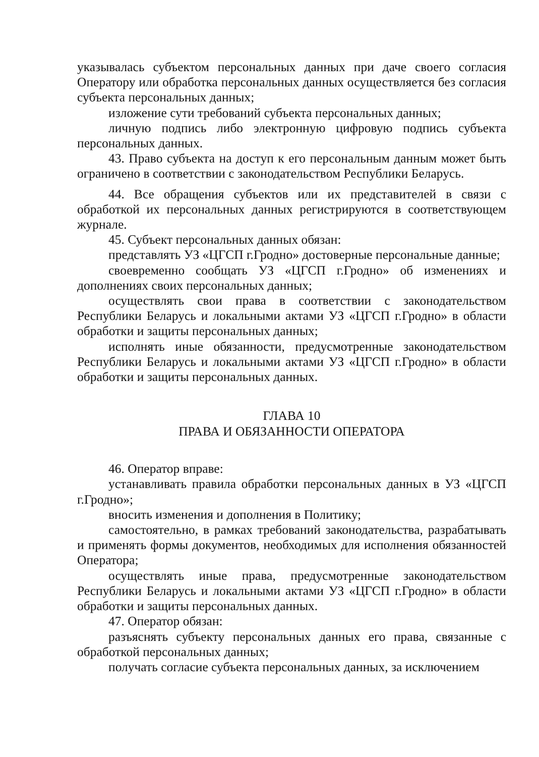указывалась субъектом персональных данных при даче своего согласия Оператору или обработка персональных данных осуществляется без согласия субъекта персональных данных;
изложение сути требований субъекта персональных данных;
личную подпись либо электронную цифровую подпись субъекта персональных данных.
43. Право субъекта на доступ к его персональным данным может быть ограничено в соответствии с законодательством Республики Беларусь.
44. Все обращения субъектов или их представителей в связи с обработкой их персональных данных регистрируются в соответствующем журнале.
45. Субъект персональных данных обязан:
представлять УЗ «ЦГСП г.Гродно» достоверные персональные данные;
своевременно сообщать УЗ «ЦГСП г.Гродно» об изменениях и дополнениях своих персональных данных;
осуществлять свои права в соответствии с законодательством Республики Беларусь и локальными актами УЗ «ЦГСП г.Гродно» в области обработки и защиты персональных данных;
исполнять иные обязанности, предусмотренные законодательством Республики Беларусь и локальными актами УЗ «ЦГСП г.Гродно» в области обработки и защиты персональных данных.
ГЛАВА 10
ПРАВА И ОБЯЗАННОСТИ ОПЕРАТОРА
46. Оператор вправе:
устанавливать правила обработки персональных данных в УЗ «ЦГСП г.Гродно»;
вносить изменения и дополнения в Политику;
самостоятельно, в рамках требований законодательства, разрабатывать и применять формы документов, необходимых для исполнения обязанностей Оператора;
осуществлять иные права, предусмотренные законодательством Республики Беларусь и локальными актами УЗ «ЦГСП г.Гродно» в области обработки и защиты персональных данных.
47. Оператор обязан:
разъяснять субъекту персональных данных его права, связанные с обработкой персональных данных;
получать согласие субъекта персональных данных, за исключением